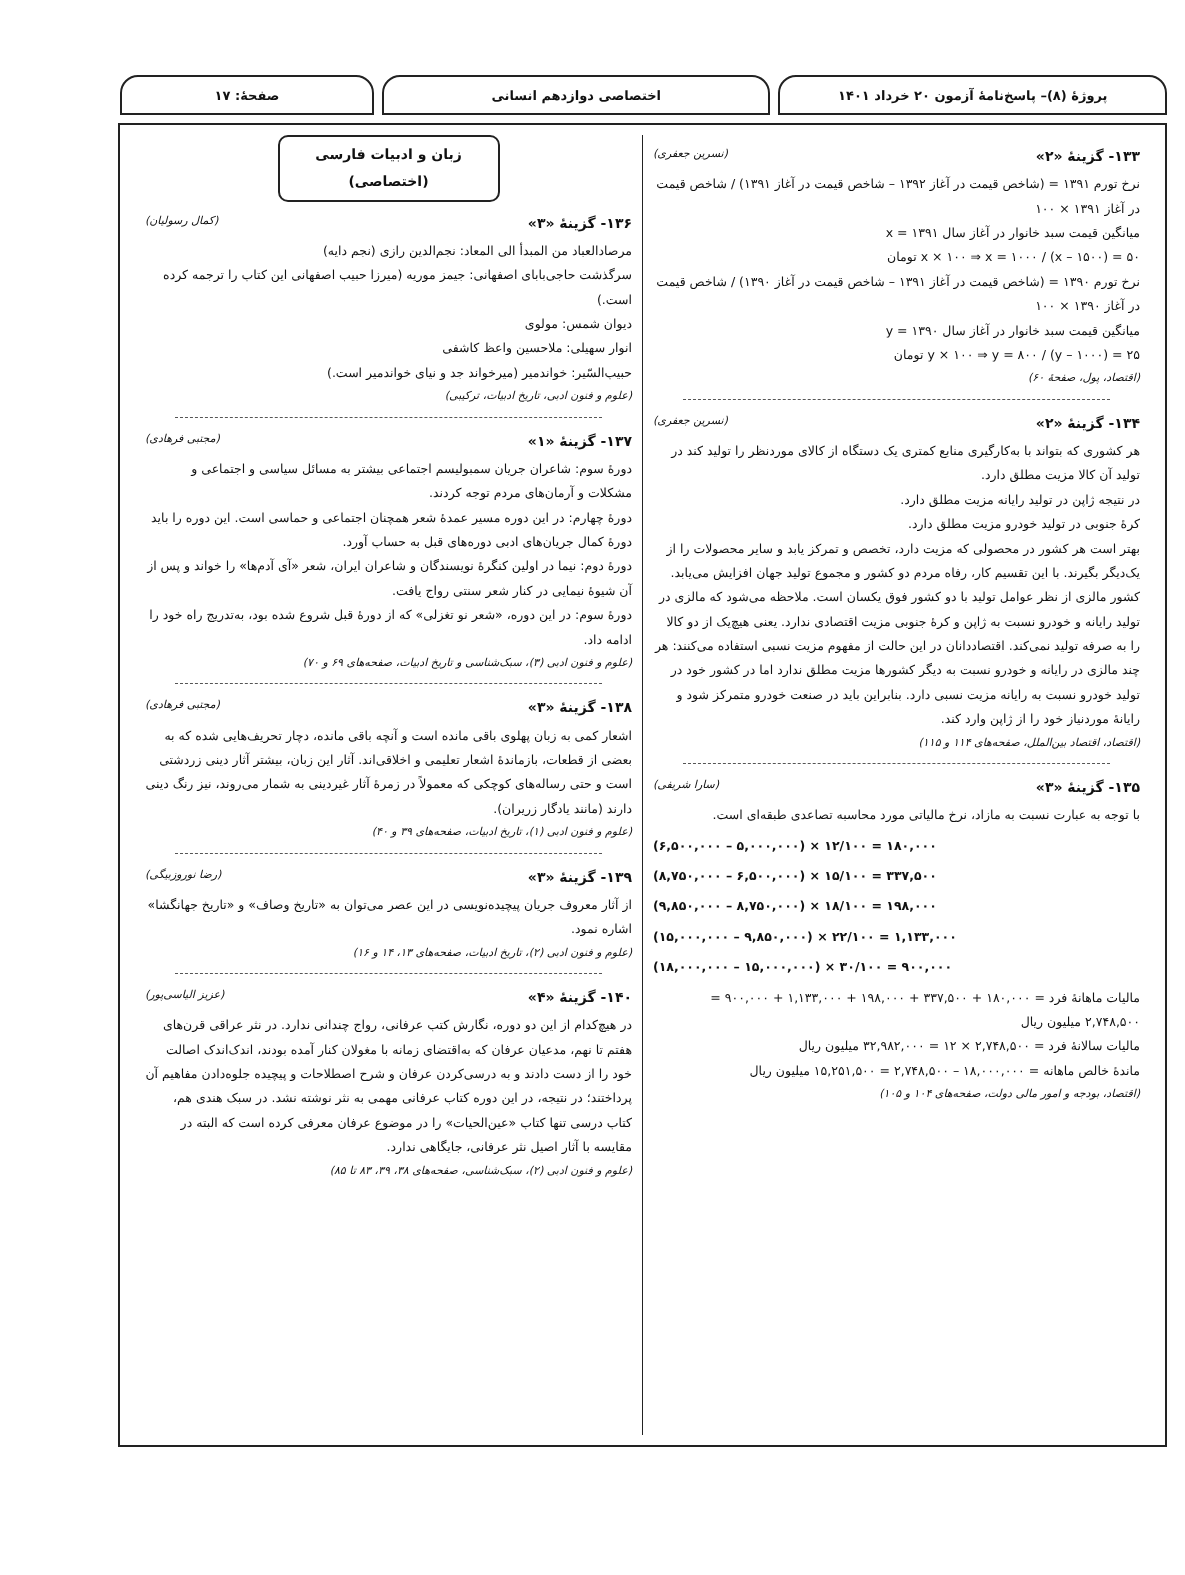پروژهٔ (۸)– پاسخ‌نامهٔ آزمون ۲۰ خرداد ۱۴۰۱
اختصاصی دوازدهم انسانی صفحهٔ: ۱۷
۱۳۳- گزینهٔ «۲» (نسرین جعفری)
نرخ تورم ۱۳۹۱ = (شاخص قیمت در آغاز ۱۳۹۲ – شاخص قیمت در آغاز ۱۳۹۱) / شاخص قیمت در آغاز ۱۳۹۱ × ۱۰۰
میانگین قیمت سبد خانوار در آغاز سال ۱۳۹۱ = x
۵۰ = (۱۵۰۰ – x) / x × ۱۰۰ ⇒ x = ۱۰۰۰ تومان
نرخ تورم ۱۳۹۰ = (شاخص قیمت در آغاز ۱۳۹۱ – شاخص قیمت در آغاز ۱۳۹۰) / شاخص قیمت در آغاز ۱۳۹۰ × ۱۰۰
میانگین قیمت سبد خانوار در آغاز سال ۱۳۹۰ = y
۲۵ = (۱۰۰۰ – y) / y × ۱۰۰ ⇒ y = ۸۰۰ تومان
(اقتصاد، پول، صفحهٔ ۶۰)
۱۳۴- گزینهٔ «۲» (نسرین جعفری)
هر کشوری که بتواند با به‌کارگیری منابع کمتری یک دستگاه از کالای موردنظر را تولید کند در تولید آن کالا مزیت مطلق دارد.
در نتیجه ژاپن در تولید رایانه مزیت مطلق دارد.
کرهٔ جنوبی در تولید خودرو مزیت مطلق دارد.
بهتر است هر کشور در محصولی که مزیت دارد، تخصص و تمرکز یابد و سایر محصولات را از یک‌دیگر بگیرند. با این تقسیم کار، رفاه مردم دو کشور و مجموع تولید جهان افزایش می‌یابد.
کشور مالزی از نظر عوامل تولید با دو کشور فوق یکسان است. ملاحظه می‌شود که مالزی در تولید رایانه و خودرو نسبت به ژاپن و کرهٔ جنوبی مزیت اقتصادی ندارد. یعنی هیچ‌یک از دو کالا را به صرفه تولید نمی‌کند. اقتصاددانان در این حالت از مفهوم مزیت نسبی استفاده می‌کنند: هر چند مالزی در رایانه و خودرو نسبت به دیگر کشورها مزیت مطلق ندارد اما در کشور خود در تولید خودرو نسبت به رایانه مزیت نسبی دارد. بنابراین باید در صنعت خودرو متمرکز شود و رایانهٔ موردنیاز خود را از ژاپن وارد کند.
(اقتصاد، اقتصاد بین‌الملل، صفحه‌های ۱۱۴ و ۱۱۵)
۱۳۵- گزینهٔ «۳» (سارا شریفی)
با توجه به عبارت نسبت به مازاد، نرخ مالیاتی مورد محاسبه تصاعدی طبقه‌ای است.
(۶,۵۰۰,۰۰۰ – ۵,۰۰۰,۰۰۰) × ۱۲/۱۰۰ = ۱۸۰,۰۰۰
(۸,۷۵۰,۰۰۰ – ۶,۵۰۰,۰۰۰) × ۱۵/۱۰۰ = ۳۳۷,۵۰۰
(۹,۸۵۰,۰۰۰ – ۸,۷۵۰,۰۰۰) × ۱۸/۱۰۰ = ۱۹۸,۰۰۰
(۱۵,۰۰۰,۰۰۰ – ۹,۸۵۰,۰۰۰) × ۲۲/۱۰۰ = ۱,۱۳۳,۰۰۰
(۱۸,۰۰۰,۰۰۰ – ۱۵,۰۰۰,۰۰۰) × ۳۰/۱۰۰ = ۹۰۰,۰۰۰
مالیات ماهانهٔ فرد = ۱۸۰,۰۰۰ + ۳۳۷,۵۰۰ + ۱۹۸,۰۰۰ + ۱,۱۳۳,۰۰۰ + ۹۰۰,۰۰۰ = ۲,۷۴۸,۵۰۰ میلیون ریال
مالیات سالانهٔ فرد = ۲,۷۴۸,۵۰۰ × ۱۲ = ۳۲,۹۸۲,۰۰۰ میلیون ریال
ماندهٔ خالص ماهانه = ۱۸,۰۰۰,۰۰۰ – ۲,۷۴۸,۵۰۰ = ۱۵,۲۵۱,۵۰۰ میلیون ریال
(اقتصاد، بودجه و امور مالی دولت، صفحه‌های ۱۰۴ و ۱۰۵)
زبان و ادبیات فارسی (اختصاصی)
۱۳۶- گزینهٔ «۳» (کمال رسولیان)
مرصادالعباد من المبدأ الی المعاد: نجم‌الدین رازی (نجم دایه)
سرگذشت حاجی‌بابای اصفهانی: جیمز موریه (میرزا حبیب اصفهانی این کتاب را ترجمه کرده است.)
دیوان شمس: مولوی
انوار سهیلی: ملاحسین واعظ کاشفی
حبیب‌السّیر: خواندمیر (میرخواند جد و نیای خواندمیر است.)
(علوم و فنون ادبی، تاریخ ادبیات، ترکیبی)
۱۳۷- گزینهٔ «۱» (مجتبی فرهادی)
دورهٔ سوم: شاعران جریان سمبولیسم اجتماعی بیشتر به مسائل سیاسی و اجتماعی و مشکلات و آرمان‌های مردم توجه کردند.
دورهٔ چهارم: در این دوره مسیر عمدهٔ شعر همچنان اجتماعی و حماسی است. این دوره را باید دورهٔ کمال جریان‌های ادبی دوره‌های قبل به حساب آورد.
دورهٔ دوم: نیما در اولین کنگرهٔ نویسندگان و شاعران ایران، شعر «آی آدم‌ها» را خواند و پس از آن شیوهٔ نیمایی در کنار شعر سنتی رواج یافت.
دورهٔ سوم: در این دوره، «شعر نو تغزلی» که از دورهٔ قبل شروع شده بود، به‌تدریج راه خود را ادامه داد.
(علوم و فنون ادبی (۳)، سبک‌شناسی و تاریخ ادبیات، صفحه‌های ۶۹ و ۷۰)
۱۳۸- گزینهٔ «۳» (مجتبی فرهادی)
اشعار کمی به زبان پهلوی باقی مانده است و آنچه باقی مانده، دچار تحریف‌هایی شده که به بعضی از قطعات، بازماندهٔ اشعار تعلیمی و اخلاقی‌اند. آثار این زبان، بیشتر آثار دینی زردشتی است و حتی رساله‌های کوچکی که معمولاً در زمرهٔ آثار غیردینی به شمار می‌روند، نیز رنگ دینی دارند (مانند یادگار زریران).
(علوم و فنون ادبی (۱)، تاریخ ادبیات، صفحه‌های ۳۹ و ۴۰)
۱۳۹- گزینهٔ «۳» (رضا نوروزبیگی)
از آثار معروف جریان پیچیده‌نویسی در این عصر می‌توان به «تاریخ وصاف» و «تاریخ جهانگشا» اشاره نمود.
(علوم و فنون ادبی (۲)، تاریخ ادبیات، صفحه‌های ۱۳، ۱۴ و ۱۶)
۱۴۰- گزینهٔ «۴» (عزیز الیاسی‌پور)
در هیچ‌کدام از این دو دوره، نگارش کتب عرفانی، رواج چندانی ندارد. در نثر عراقی قرن‌های هفتم تا نهم، مدعیان عرفان که به‌اقتضای زمانه با مغولان کنار آمده بودند، اندک‌اندک اصالت خود را از دست دادند و به درسی‌کردن عرفان و شرح اصطلاحات و پیچیده جلوه‌دادن مفاهیم آن پرداختند؛ در نتیجه، در این دوره کتاب عرفانی مهمی به نثر نوشته نشد. در سبک هندی هم، کتاب درسی تنها کتاب «عین‌الحیات» را در موضوع عرفان معرفی کرده است که البته در مقایسه با آثار اصیل نثر عرفانی، جایگاهی ندارد.
(علوم و فنون ادبی (۲)، سبک‌شناسی، صفحه‌های ۳۸، ۳۹، ۸۳ تا ۸۵)